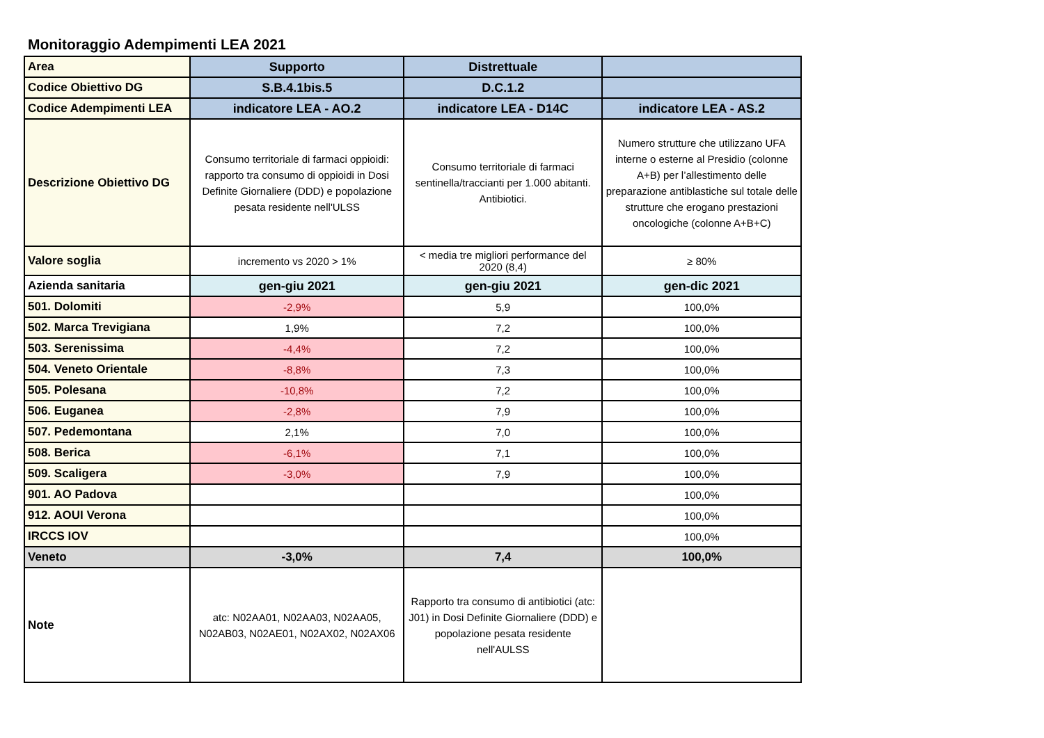Monitoraggio Adempimenti LEA 2021
| Area | Supporto | Distrettuale | |
| Codice Obiettivo DG | S.B.4.1bis.5 | D.C.1.2 | |
| Codice Adempimenti LEA | indicatore LEA - AO.2 | indicatore LEA - D14C | indicatore LEA - AS.2 |
| Descrizione Obiettivo DG | Consumo territoriale di farmaci oppioidi: rapporto tra consumo di oppioidi in Dosi Definite Giornaliere (DDD) e popolazione pesata residente nell'ULSS | Consumo territoriale di farmaci sentinella/traccianti per 1.000 abitanti. Antibiotici. | Numero strutture che utilizzano UFA interne o esterne al Presidio (colonne A+B) per l’allestimento delle preparazione antiblastiche sul totale delle strutture che erogano prestazioni oncologiche (colonne A+B+C) |
| Valore soglia | incremento vs 2020 > 1% | < media tre migliori performance del 2020 (8,4) | ≥ 80% |
| Azienda sanitaria | gen-giu 2021 | gen-giu 2021 | gen-dic 2021 |
| 501. Dolomiti | -2,9% | 5,9 | 100,0% |
| 502. Marca Trevigiana | 1,9% | 7,2 | 100,0% |
| 503. Serenissima | -4,4% | 7,2 | 100,0% |
| 504. Veneto Orientale | -8,8% | 7,3 | 100,0% |
| 505. Polesana | -10,8% | 7,2 | 100,0% |
| 506. Euganea | -2,8% | 7,9 | 100,0% |
| 507. Pedemontana | 2,1% | 7,0 | 100,0% |
| 508. Berica | -6,1% | 7,1 | 100,0% |
| 509. Scaligera | -3,0% | 7,9 | 100,0% |
| 901. AO Padova | | | 100,0% |
| 912. AOUI Verona | | | 100,0% |
| IRCCS IOV | | | 100,0% |
| Veneto | -3,0% | 7,4 | 100,0% |
| Note | atc: N02AA01, N02AA03, N02AA05, N02AB03, N02AE01, N02AX02, N02AX06 | Rapporto tra consumo di antibiotici (atc: J01) in Dosi Definite Giornaliere (DDD) e popolazione pesata residente nell'AULSS | |